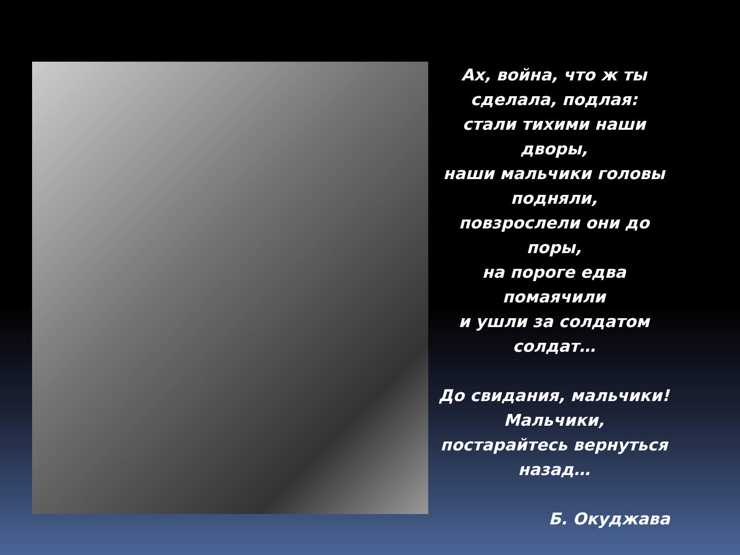Ах, война, что ж ты сделала, подлая:
стали тихими наши дворы,
наши мальчики головы подняли,
повзрослели они до поры,
на пороге едва помаячили
и ушли за солдатом солдат…
До свидания, мальчики!
Мальчики,
постарайтесь вернуться назад…
Б. Окуджава